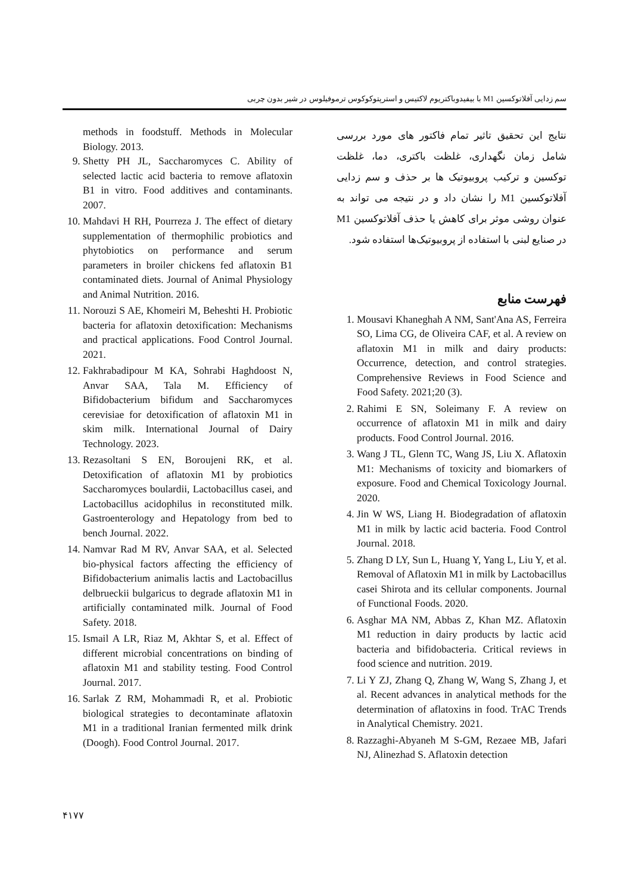سم زدایی آفلاتوکسین M1 با بیفیدوباکتریوم لاکتیس و استرپتوکوکوس ترموفیلوس در شیر بدون چربی
نتایج این تحقیق تاثیر تمام فاکتور های مورد بررسی شامل زمان نگهداری، غلظت باکتری، دما، غلظت توکسین و ترکیب پروبیوتیک ها بر حذف و سم زدایی آفلاتوکسین M1 را نشان داد و در نتیجه می تواند به عنوان روشی موثر برای کاهش یا حذف آفلاتوکسین M1 در صنایع لبنی با استفاده از پروبیوتیک‌ها استفاده شود.
فهرست منابع
1. Mousavi Khaneghah A NM, Sant'Ana AS, Ferreira SO, Lima CG, de Oliveira CAF, et al. A review on aflatoxin M1 in milk and dairy products: Occurrence, detection, and control strategies. Comprehensive Reviews in Food Science and Food Safety. 2021;20 (3).
2. Rahimi E SN, Soleimany F. A review on occurrence of aflatoxin M1 in milk and dairy products. Food Control Journal. 2016.
3. Wang J TL, Glenn TC, Wang JS, Liu X. Aflatoxin M1: Mechanisms of toxicity and biomarkers of exposure. Food and Chemical Toxicology Journal. 2020.
4. Jin W WS, Liang H. Biodegradation of aflatoxin M1 in milk by lactic acid bacteria. Food Control Journal. 2018.
5. Zhang D LY, Sun L, Huang Y, Yang L, Liu Y, et al. Removal of Aflatoxin M1 in milk by Lactobacillus casei Shirota and its cellular components. Journal of Functional Foods. 2020.
6. Asghar MA NM, Abbas Z, Khan MZ. Aflatoxin M1 reduction in dairy products by lactic acid bacteria and bifidobacteria. Critical reviews in food science and nutrition. 2019.
7. Li Y ZJ, Zhang Q, Zhang W, Wang S, Zhang J, et al. Recent advances in analytical methods for the determination of aflatoxins in food. TrAC Trends in Analytical Chemistry. 2021.
8. Razzaghi-Abyaneh M S-GM, Rezaee MB, Jafari NJ, Alinezhad S. Aflatoxin detection
methods in foodstuff. Methods in Molecular Biology. 2013.
9. Shetty PH JL, Saccharomyces C. Ability of selected lactic acid bacteria to remove aflatoxin B1 in vitro. Food additives and contaminants. 2007.
10. Mahdavi H RH, Pourreza J. The effect of dietary supplementation of thermophilic probiotics and phytobiotics on performance and serum parameters in broiler chickens fed aflatoxin B1 contaminated diets. Journal of Animal Physiology and Animal Nutrition. 2016.
11. Norouzi S AE, Khomeiri M, Beheshti H. Probiotic bacteria for aflatoxin detoxification: Mechanisms and practical applications. Food Control Journal. 2021.
12. Fakhrabadipour M KA, Sohrabi Haghdoost N, Anvar SAA, Tala M. Efficiency of Bifidobacterium bifidum and Saccharomyces cerevisiae for detoxification of aflatoxin M1 in skim milk. International Journal of Dairy Technology. 2023.
13. Rezasoltani S EN, Boroujeni RK, et al. Detoxification of aflatoxin M1 by probiotics Saccharomyces boulardii, Lactobacillus casei, and Lactobacillus acidophilus in reconstituted milk. Gastroenterology and Hepatology from bed to bench Journal. 2022.
14. Namvar Rad M RV, Anvar SAA, et al. Selected bio-physical factors affecting the efficiency of Bifidobacterium animalis lactis and Lactobacillus delbrueckii bulgaricus to degrade aflatoxin M1 in artificially contaminated milk. Journal of Food Safety. 2018.
15. Ismail A LR, Riaz M, Akhtar S, et al. Effect of different microbial concentrations on binding of aflatoxin M1 and stability testing. Food Control Journal. 2017.
16. Sarlak Z RM, Mohammadi R, et al. Probiotic biological strategies to decontaminate aflatoxin M1 in a traditional Iranian fermented milk drink (Doogh). Food Control Journal. 2017.
۴۱۷۷